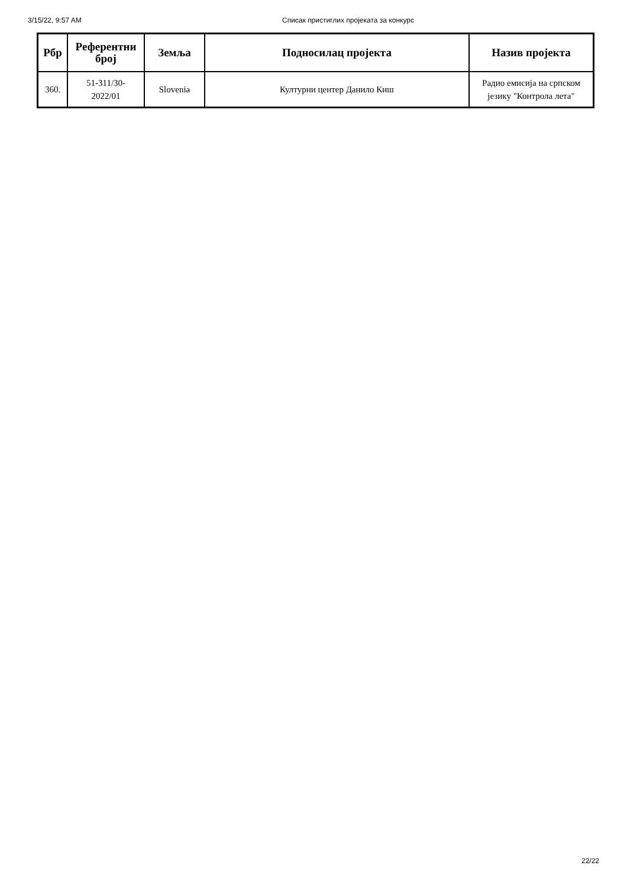3/15/22, 9:57 AM Списак пристиглих пројеката за конкурс
| Рбр | Референтни број | Земља | Подносилац пројекта | Назив пројекта |
| --- | --- | --- | --- | --- |
| 360. | 51-311/30- 2022/01 | Slovenia | Културни центер Данило Киш | Радио емисија на српском језику "Контрола лета" |
22/22